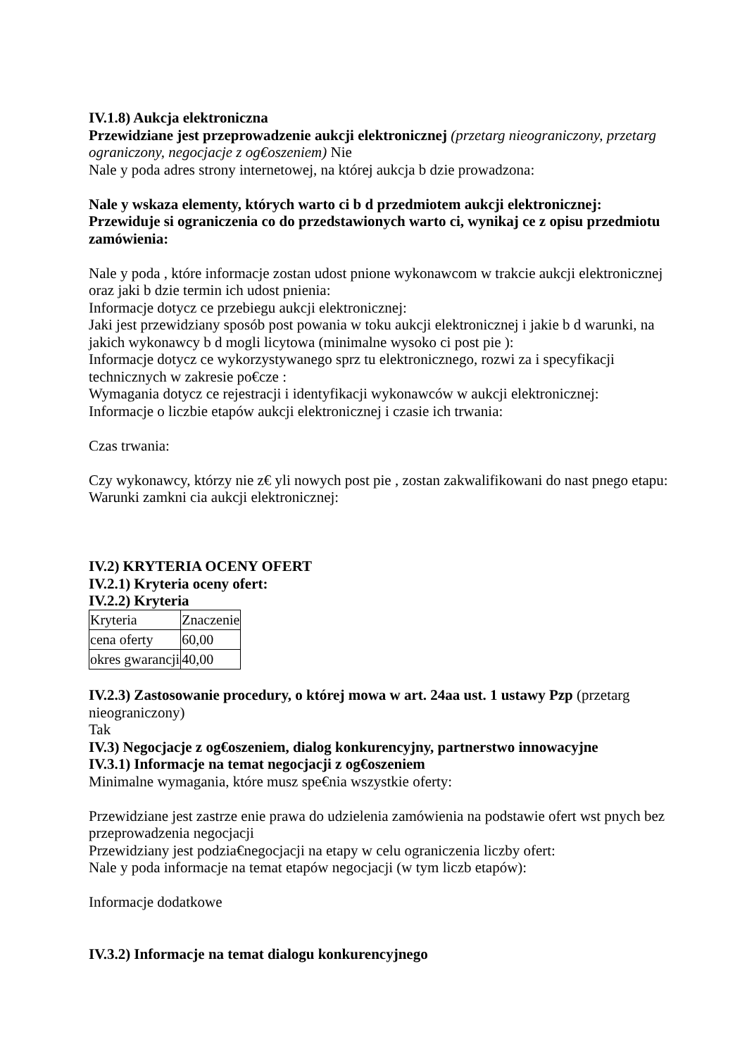IV.1.8) Aukcja elektroniczna
Przewidziane jest przeprowadzenie aukcji elektronicznej (przetarg nieograniczony, przetarg ograniczony, negocjacje z og€oszeniem) Nie
Nale y poda adres strony internetowej, na której aukcja b dzie prowadzona:
Nale y wskaza elementy, których warto ci b d przedmiotem aukcji elektronicznej:
Przewiduje si ograniczenia co do przedstawionych warto ci, wynikaj ce z opisu przedmiotu zamówienia:
Nale y poda , które informacje zostan udost pnione wykonawcom w trakcie aukcji elektronicznej oraz jaki b dzie termin ich udost pnienia:
Informacje dotycz ce przebiegu aukcji elektronicznej:
Jaki jest przewidziany sposób post powania w toku aukcji elektronicznej i jakie b d warunki, na jakich wykonawcy b d mogli licytowa (minimalne wysoko ci post pie ):
Informacje dotycz ce wykorzystywanego sprz tu elektronicznego, rozwi za i specyfikacji technicznych w zakresie po€cze :
Wymagania dotycz ce rejestracji i identyfikacji wykonawców w aukcji elektronicznej:
Informacje o liczbie etapów aukcji elektronicznej i czasie ich trwania:
Czas trwania:
Czy wykonawcy, którzy nie z€ yli nowych post pie , zostan zakwalifikowani do nast pnego etapu:
Warunki zamkni cia aukcji elektronicznej:
IV.2) KRYTERIA OCENY OFERT
IV.2.1) Kryteria oceny ofert:
IV.2.2) Kryteria
| Kryteria | Znaczenie |
| cena oferty | 60,00 |
| okres gwarancji | 40,00 |
IV.2.3) Zastosowanie procedury, o której mowa w art. 24aa ust. 1 ustawy Pzp (przetarg nieograniczony)
Tak
IV.3) Negocjacje z og€oszeniem, dialog konkurencyjny, partnerstwo innowacyjne
IV.3.1) Informacje na temat negocjacji z og€oszeniem
Minimalne wymagania, które musz spe€nia wszystkie oferty:
Przewidziane jest zastrze enie prawa do udzielenia zamówienia na podstawie ofert wst pnych bez przeprowadzenia negocjacji
Przewidziany jest podzia€negocjacji na etapy w celu ograniczenia liczby ofert:
Nale y poda informacje na temat etapów negocjacji (w tym liczb etapów):
Informacje dodatkowe
IV.3.2) Informacje na temat dialogu konkurencyjnego